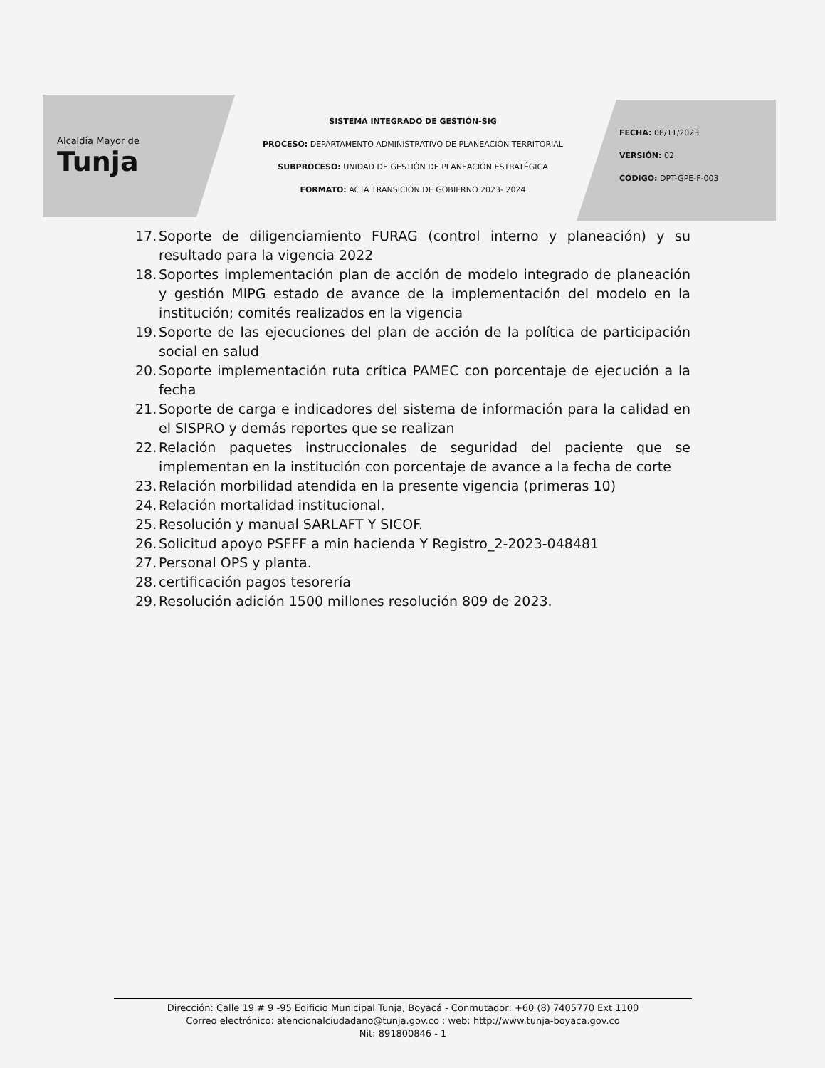Alcaldía Mayor de
Tunja
SISTEMA INTEGRADO DE GESTIÓN-SIG
PROCESO: DEPARTAMENTO ADMINISTRATIVO DE PLANEACIÓN TERRITORIAL
SUBPROCESO: UNIDAD DE GESTIÓN DE PLANEACIÓN ESTRATÉGICA
FORMATO: ACTA TRANSICIÓN DE GOBIERNO 2023- 2024
FECHA: 08/11/2023
VERSIÓN: 02
CÓDIGO: DPT-GPE-F-003
17. Soporte de diligenciamiento FURAG (control interno y planeación) y su resultado para la vigencia 2022
18. Soportes implementación plan de acción de modelo integrado de planeación y gestión MIPG estado de avance de la implementación del modelo en la institución; comités realizados en la vigencia
19. Soporte de las ejecuciones del plan de acción de la política de participación social en salud
20. Soporte implementación ruta crítica PAMEC con porcentaje de ejecución a la fecha
21. Soporte de carga e indicadores del sistema de información para la calidad en el SISPRO y demás reportes que se realizan
22. Relación paquetes instruccionales de seguridad del paciente que se implementan en la institución con porcentaje de avance a la fecha de corte
23. Relación morbilidad atendida en la presente vigencia (primeras 10)
24. Relación mortalidad institucional.
25. Resolución y manual SARLAFT Y SICOF.
26. Solicitud apoyo PSFFF a min hacienda Y Registro_2-2023-048481
27. Personal OPS y planta.
28. certificación pagos tesorería
29. Resolución adición 1500 millones resolución 809 de 2023.
Dirección: Calle 19 # 9 -95 Edificio Municipal Tunja, Boyacá - Conmutador: +60 (8) 7405770 Ext 1100
Correo electrónico: atencionalciudadano@tunja.gov.co : web: http://www.tunja-boyaca.gov.co
Nit: 891800846 - 1